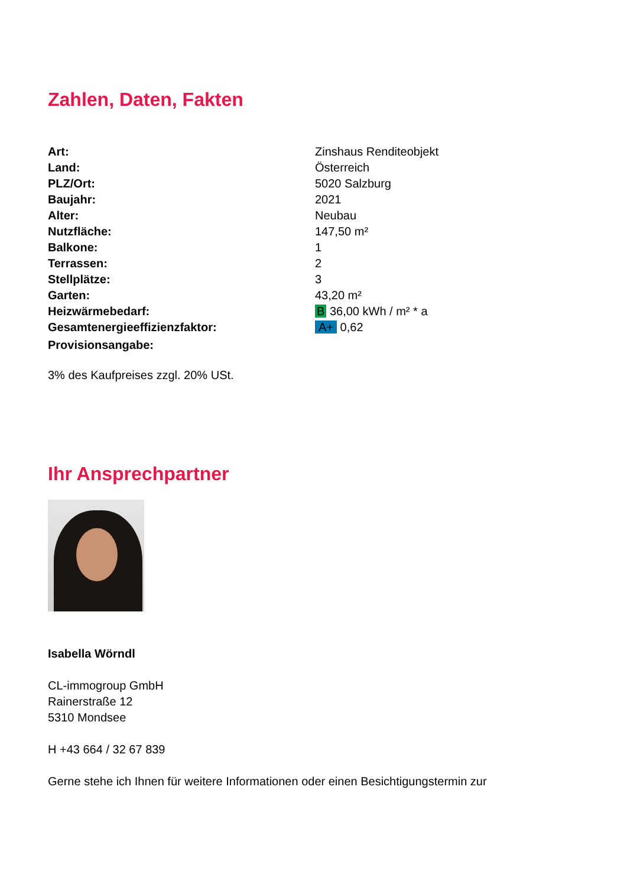Zahlen, Daten, Fakten
| Art: | Zinshaus Renditeobjekt |
| Land: | Österreich |
| PLZ/Ort: | 5020 Salzburg |
| Baujahr: | 2021 |
| Alter: | Neubau |
| Nutzfläche: | 147,50 m² |
| Balkone: | 1 |
| Terrassen: | 2 |
| Stellplätze: | 3 |
| Garten: | 43,20 m² |
| Heizwärmebedarf: | B 36,00 kWh / m² * a |
| Gesamtenergieeffizienzfaktor: | A+ 0,62 |
| Provisionsangabe: | |
3% des Kaufpreises zzgl. 20% USt.
Ihr Ansprechpartner
Isabella Wörndl
CL-immogroup GmbH
Rainerstraße 12
5310 Mondsee
H +43 664 / 32 67 839
Gerne stehe ich Ihnen für weitere Informationen oder einen Besichtigungstermin zur